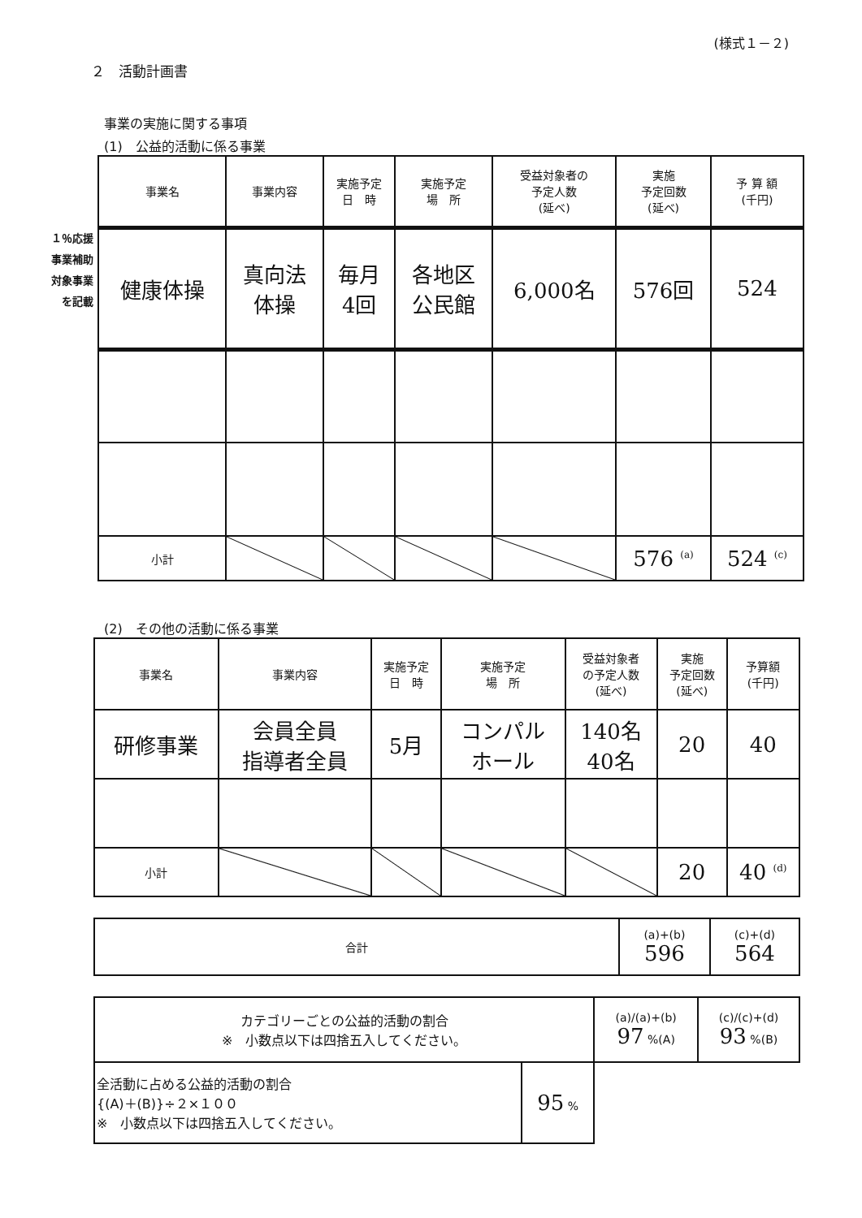(様式１－２)
２　活動計画書
事業の実施に関する事項
(1)　公益的活動に係る事業
１％応援
事業補助
対象事業
を記載
| 事業名 | 事業内容 | 実施予定 日 時 | 実施予定 場 所 | 受益対象者の 予定人数 (延べ) | 実施 予定回数 (延べ) | 予 算 額 (千円) |
| --- | --- | --- | --- | --- | --- | --- |
| 健康体操 | 真向法 体操 | 毎月 4回 | 各地区 公民館 | 6,000名 | 576回 | 524 |
| 小計 | | | | | 576 <sup>(a)</sup> | 524 <sup>(c)</sup> |
(2)　その他の活動に係る事業
| 事業名 | 事業内容 | 実施予定 日 時 | 実施予定 場 所 | 受益対象者 の予定人数 (延べ) | 実施 予定回数 (延べ) | 予算額 (千円) |
| --- | --- | --- | --- | --- | --- | --- |
| 研修事業 | 会員全員 指導者全員 | 5月 | コンパル ホール | 140名 40名 | 20 | 40 |
| 小計 | | | | | 20 | 40 <sup>(d)</sup> |
| 合計 | (a)+(b) 596 | (c)+(d) 564 |
| カテゴリーごとの公益的活動の割合 ※ 小数点以下は四捨五入してください。 | | (a)/(a)+(b) 97 %(A) | (c)/(c)+(d) 93 %(B) |
| 全活動に占める公益的活動の割合 {(A)＋(B)}÷２×１００ ※ 小数点以下は四捨五入してください。 | 95 % | | |